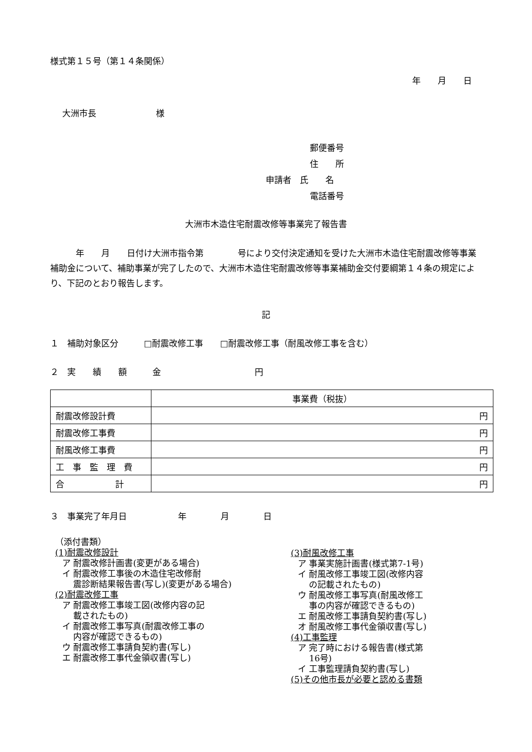様式第１５号（第１４条関係）
年　　月　　日
大洲市長　　　　　　　様
郵便番号
住　　所
申請者　氏　　名
電話番号
大洲市木造住宅耐震改修等事業完了報告書
　　　年　　月　　日付け大洲市指令第　　　　号により交付決定通知を受けた大洲市木造住宅耐震改修等事業補助金について、補助事業が完了したので、大洲市木造住宅耐震改修等事業補助金交付要綱第１４条の規定により、下記のとおり報告します。
記
１　補助対象区分　　　□耐震改修工事　　□耐震改修工事（耐風改修工事を含む）
２　実　　績　　額　　　金　　　　　　　　　　　円
| | 事業費（税抜） |
| --- | --- |
| 耐震改修設計費 | 円 |
| 耐震改修工事費 | 円 |
| 耐風改修工事費 | 円 |
| 工 事 監 理 費 | 円 |
| 合 計 | 円 |
３　事業完了年月日　　　　　　年　　　　月　　　　日
（添付書類）
(1)耐震改修設計
ア 耐震改修計画書(変更がある場合)
イ 耐震改修工事後の木造住宅改修耐
　 震診断結果報告書(写し)(変更がある場合)
(2)耐震改修工事
ア 耐震改修工事竣工図(改修内容の記
　 載されたもの)
イ 耐震改修工事写真(耐震改修工事の
　 内容が確認できるもの)
ウ 耐震改修工事請負契約書(写し)
エ 耐震改修工事代金領収書(写し)
(3)耐風改修工事
ア 事業実施計画書(様式第7-1号)
イ 耐風改修工事竣工図(改修内容
　 の記載されたもの)
ウ 耐風改修工事写真(耐風改修工
　 事の内容が確認できるもの)
エ 耐風改修工事請負契約書(写し)
オ 耐風改修工事代金領収書(写し)
(4)工事監理
ア 完了時における報告書(様式第
　 16号)
イ 工事監理請負契約書(写し)
(5)その他市長が必要と認める書類